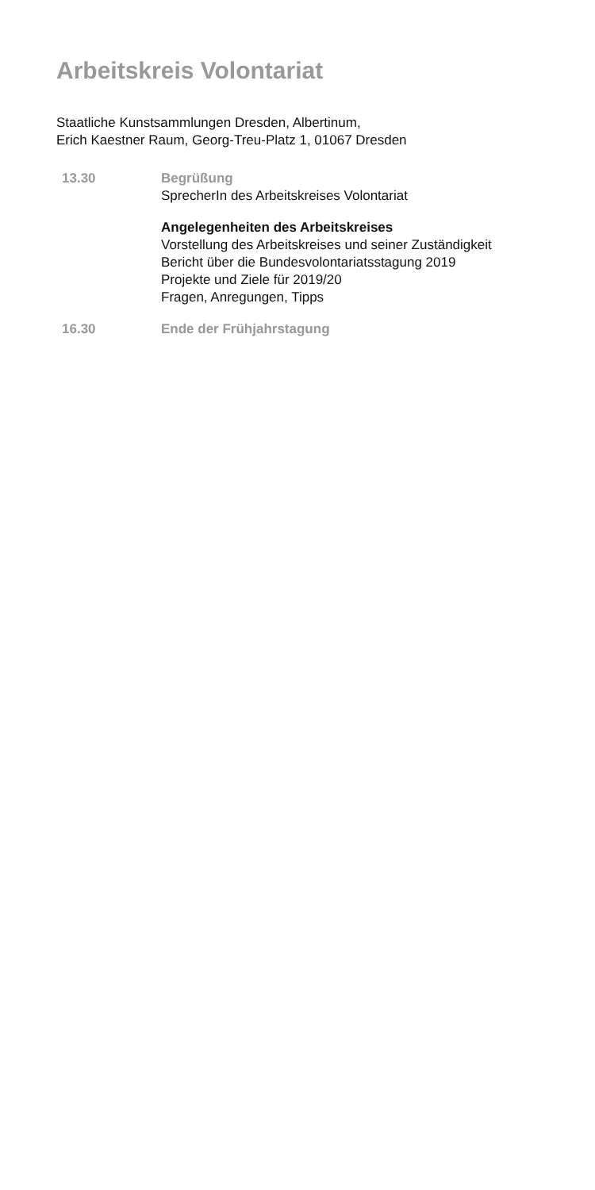Arbeitskreis Volontariat
Staatliche Kunstsammlungen Dresden, Albertinum,
Erich Kaestner Raum, Georg-Treu-Platz 1, 01067 Dresden
13.30 Begrüßung
SprecherIn des Arbeitskreises Volontariat
Angelegenheiten des Arbeitskreises
Vorstellung des Arbeitskreises und seiner Zuständigkeit
Bericht über die Bundesvolontariatsstagung 2019
Projekte und Ziele für 2019/20
Fragen, Anregungen, Tipps
16.30 Ende der Frühjahrstagung